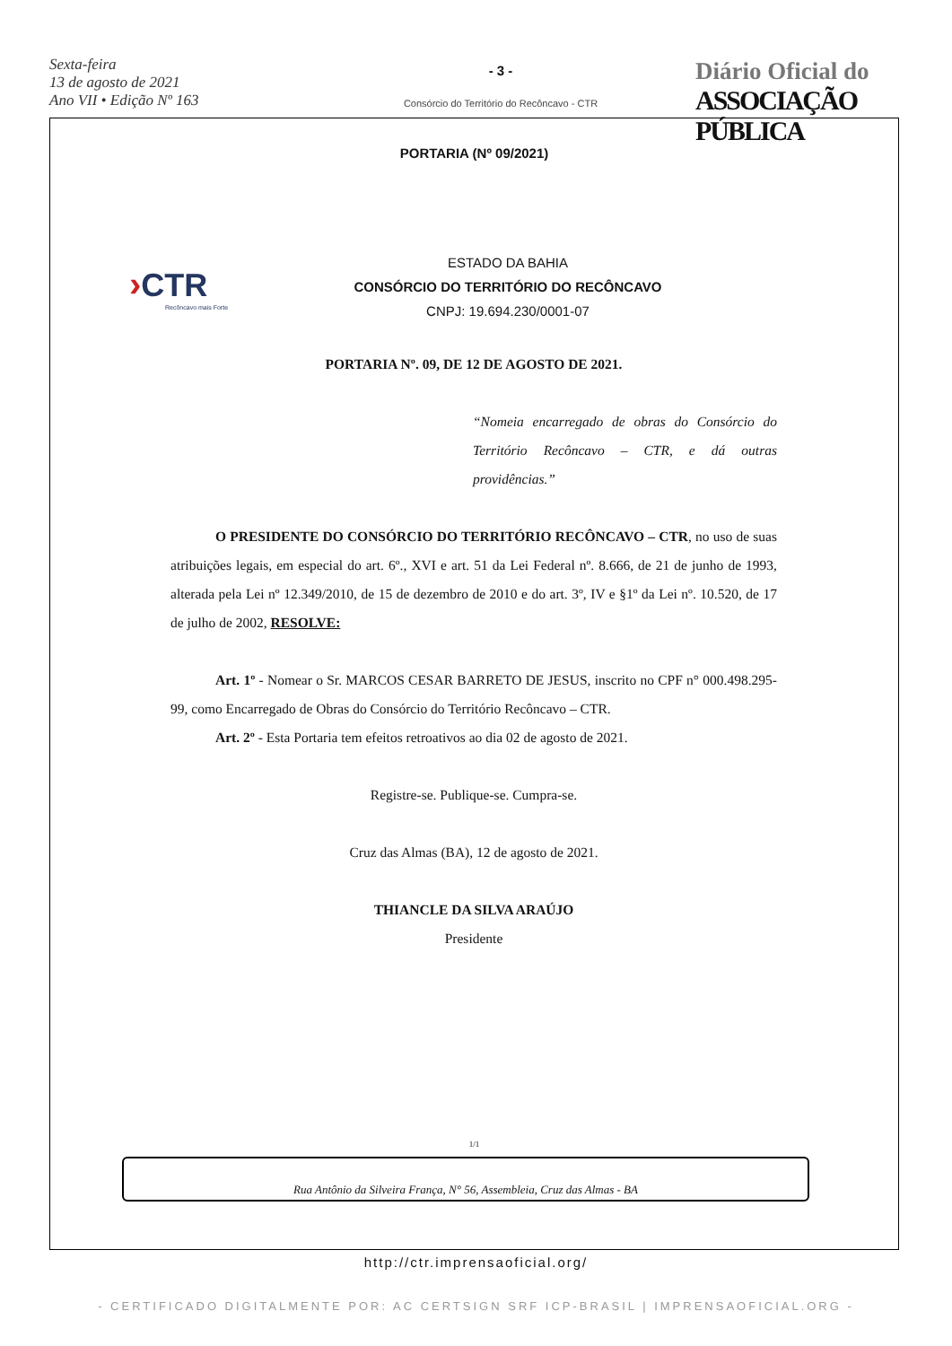Sexta-feira
13 de agosto de 2021
Ano VII • Edição Nº 163
- 3 -
Consórcio do Território do Recôncavo - CTR
Diário Oficial do
ASSOCIAÇÃO PÚBLICA
PORTARIA (Nº 09/2021)
›CTR
Recôncavo mais Forte
ESTADO DA BAHIA
CONSÓRCIO DO TERRITÓRIO DO RECÔNCAVO
CNPJ: 19.694.230/0001-07
PORTARIA Nº. 09, DE 12 DE AGOSTO DE 2021.
“Nomeia encarregado de obras do Consórcio do Território Recôncavo – CTR, e dá outras providências.”
O PRESIDENTE DO CONSÓRCIO DO TERRITÓRIO RECÔNCAVO – CTR, no uso de suas atribuições legais, em especial do art. 6º., XVI e art. 51 da Lei Federal nº. 8.666, de 21 de junho de 1993, alterada pela Lei nº 12.349/2010, de 15 de dezembro de 2010 e do art. 3º, IV e §1º da Lei nº. 10.520, de 17 de julho de 2002, RESOLVE:
Art. 1º - Nomear o Sr. MARCOS CESAR BARRETO DE JESUS, inscrito no CPF n° 000.498.295-99, como Encarregado de Obras do Consórcio do Território Recôncavo – CTR.
Art. 2º - Esta Portaria tem efeitos retroativos ao dia 02 de agosto de 2021.
Registre-se. Publique-se. Cumpra-se.
Cruz das Almas (BA), 12 de agosto de 2021.
THIANCLE DA SILVA ARAÚJO
Presidente
1/1
Rua Antônio da Silveira França, N° 56, Assembleia, Cruz das Almas - BA
http://ctr.imprensaoficial.org/
- CERTIFICADO DIGITALMENTE POR: AC CERTSIGN SRF ICP-BRASIL | IMPRENSAOFICIAL.ORG -